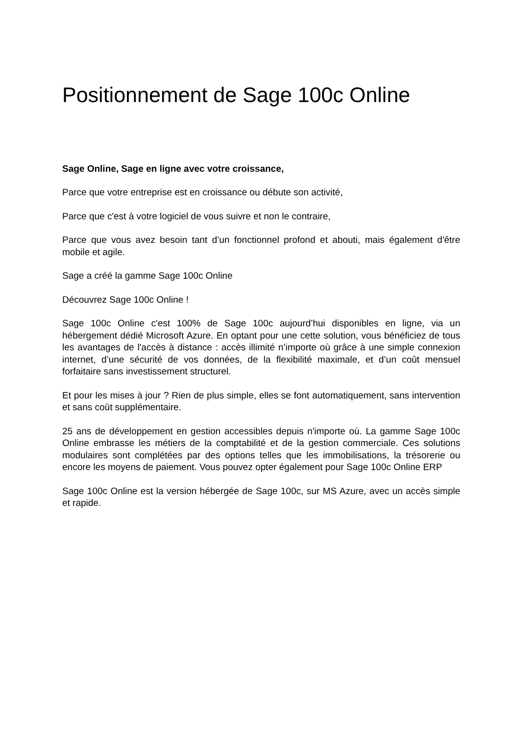Positionnement de Sage 100c Online
Sage Online, Sage en ligne avec votre croissance,
Parce que votre entreprise est en croissance ou débute son activité,
Parce que c'est à votre logiciel de vous suivre et non le contraire,
Parce que vous avez besoin tant d’un fonctionnel profond et abouti, mais également d'être mobile et agile.
Sage a créé la gamme Sage 100c Online
Découvrez Sage 100c Online !
Sage 100c Online c'est 100% de Sage 100c aujourd’hui disponibles en ligne, via un hébergement dédié Microsoft Azure. En optant pour une cette solution, vous bénéficiez de tous les avantages de l'accès à distance : accès illimité n’importe où grâce à une simple connexion internet, d’une sécurité de vos données, de la flexibilité maximale, et d’un coût mensuel forfaitaire sans investissement structurel.
Et pour les mises à jour ? Rien de plus simple, elles se font automatiquement, sans intervention et sans coût supplémentaire.
25 ans de développement en gestion accessibles depuis n'importe où. La gamme Sage 100c Online embrasse les métiers de la comptabilité et de la gestion commerciale. Ces solutions modulaires sont complétées par des options telles que les immobilisations, la trésorerie ou encore les moyens de paiement. Vous pouvez opter également pour Sage 100c Online ERP
Sage 100c Online est la version hébergée de Sage 100c, sur MS Azure, avec un accès simple et rapide.